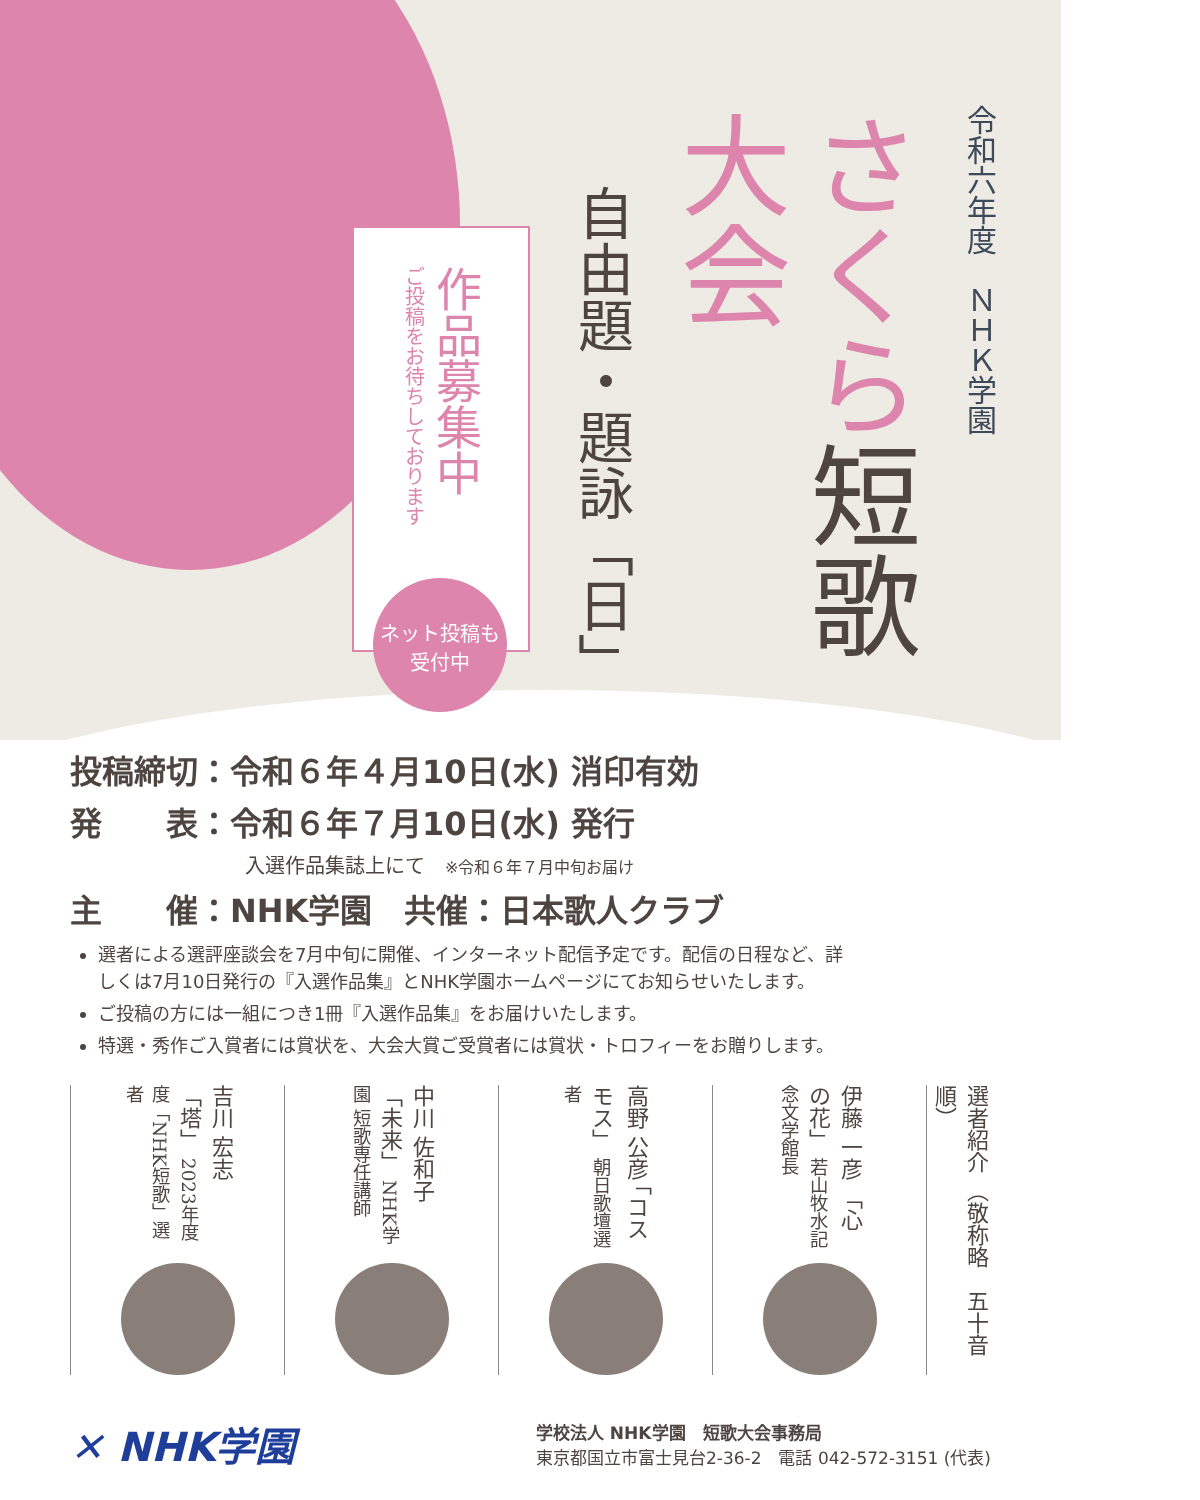令和六年度　ＮＨＫ学園
さくら短歌大会
自由題・題詠「日」
作品募集中
ご投稿をお待ちしております
ネット投稿も
受付中
投稿締切：令和６年４月10日(水) 消印有効
発　　表：令和６年７月10日(水) 発行
入選作品集誌上にて　※令和６年７月中旬お届け
主　　催：NHK学園　共催：日本歌人クラブ
選者による選評座談会を7月中旬に開催、インターネット配信予定です。配信の日程など、詳しくは7月10日発行の『入選作品集』とNHK学園ホームページにてお知らせいたします。
ご投稿の方には一組につき1冊『入選作品集』をお届けいたします。
特選・秀作ご入賞者には賞状を、大会大賞ご受賞者には賞状・トロフィーをお贈りします。
選者紹介 （敬称略　五十音順）
伊藤 一彦 「心の花」 若山牧水記念文学館長
高野 公彦 「コスモス」 朝日歌壇選者
中川 佐和子 「未来」 NHK学園 短歌専任講師
吉川 宏志 「塔」 2023年度度「NHK短歌」選者
✕ NHK学園
学校法人 NHK学園　短歌大会事務局
東京都国立市富士見台2-36-2　電話 042-572-3151 (代表)